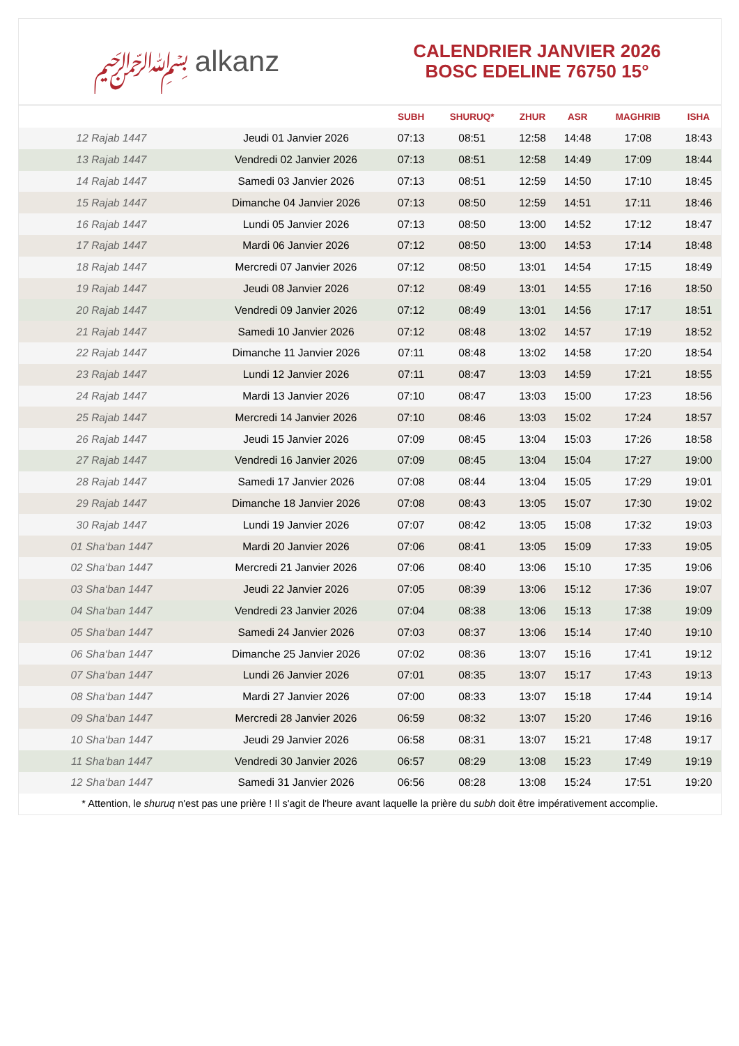﷽ alkanz
CALENDRIER JANVIER 2026
BOSC EDELINE 76750 15°
| | | SUBH | SHURUQ* | ZHUR | ASR | MAGHRIB | ISHA |
| --- | --- | --- | --- | --- | --- | --- | --- |
| 12 Rajab 1447 | Jeudi 01 Janvier 2026 | 07:13 | 08:51 | 12:58 | 14:48 | 17:08 | 18:43 |
| 13 Rajab 1447 | Vendredi 02 Janvier 2026 | 07:13 | 08:51 | 12:58 | 14:49 | 17:09 | 18:44 |
| 14 Rajab 1447 | Samedi 03 Janvier 2026 | 07:13 | 08:51 | 12:59 | 14:50 | 17:10 | 18:45 |
| 15 Rajab 1447 | Dimanche 04 Janvier 2026 | 07:13 | 08:50 | 12:59 | 14:51 | 17:11 | 18:46 |
| 16 Rajab 1447 | Lundi 05 Janvier 2026 | 07:13 | 08:50 | 13:00 | 14:52 | 17:12 | 18:47 |
| 17 Rajab 1447 | Mardi 06 Janvier 2026 | 07:12 | 08:50 | 13:00 | 14:53 | 17:14 | 18:48 |
| 18 Rajab 1447 | Mercredi 07 Janvier 2026 | 07:12 | 08:50 | 13:01 | 14:54 | 17:15 | 18:49 |
| 19 Rajab 1447 | Jeudi 08 Janvier 2026 | 07:12 | 08:49 | 13:01 | 14:55 | 17:16 | 18:50 |
| 20 Rajab 1447 | Vendredi 09 Janvier 2026 | 07:12 | 08:49 | 13:01 | 14:56 | 17:17 | 18:51 |
| 21 Rajab 1447 | Samedi 10 Janvier 2026 | 07:12 | 08:48 | 13:02 | 14:57 | 17:19 | 18:52 |
| 22 Rajab 1447 | Dimanche 11 Janvier 2026 | 07:11 | 08:48 | 13:02 | 14:58 | 17:20 | 18:54 |
| 23 Rajab 1447 | Lundi 12 Janvier 2026 | 07:11 | 08:47 | 13:03 | 14:59 | 17:21 | 18:55 |
| 24 Rajab 1447 | Mardi 13 Janvier 2026 | 07:10 | 08:47 | 13:03 | 15:00 | 17:23 | 18:56 |
| 25 Rajab 1447 | Mercredi 14 Janvier 2026 | 07:10 | 08:46 | 13:03 | 15:02 | 17:24 | 18:57 |
| 26 Rajab 1447 | Jeudi 15 Janvier 2026 | 07:09 | 08:45 | 13:04 | 15:03 | 17:26 | 18:58 |
| 27 Rajab 1447 | Vendredi 16 Janvier 2026 | 07:09 | 08:45 | 13:04 | 15:04 | 17:27 | 19:00 |
| 28 Rajab 1447 | Samedi 17 Janvier 2026 | 07:08 | 08:44 | 13:04 | 15:05 | 17:29 | 19:01 |
| 29 Rajab 1447 | Dimanche 18 Janvier 2026 | 07:08 | 08:43 | 13:05 | 15:07 | 17:30 | 19:02 |
| 30 Rajab 1447 | Lundi 19 Janvier 2026 | 07:07 | 08:42 | 13:05 | 15:08 | 17:32 | 19:03 |
| 01 Sha‘ban 1447 | Mardi 20 Janvier 2026 | 07:06 | 08:41 | 13:05 | 15:09 | 17:33 | 19:05 |
| 02 Sha‘ban 1447 | Mercredi 21 Janvier 2026 | 07:06 | 08:40 | 13:06 | 15:10 | 17:35 | 19:06 |
| 03 Sha‘ban 1447 | Jeudi 22 Janvier 2026 | 07:05 | 08:39 | 13:06 | 15:12 | 17:36 | 19:07 |
| 04 Sha‘ban 1447 | Vendredi 23 Janvier 2026 | 07:04 | 08:38 | 13:06 | 15:13 | 17:38 | 19:09 |
| 05 Sha‘ban 1447 | Samedi 24 Janvier 2026 | 07:03 | 08:37 | 13:06 | 15:14 | 17:40 | 19:10 |
| 06 Sha‘ban 1447 | Dimanche 25 Janvier 2026 | 07:02 | 08:36 | 13:07 | 15:16 | 17:41 | 19:12 |
| 07 Sha‘ban 1447 | Lundi 26 Janvier 2026 | 07:01 | 08:35 | 13:07 | 15:17 | 17:43 | 19:13 |
| 08 Sha‘ban 1447 | Mardi 27 Janvier 2026 | 07:00 | 08:33 | 13:07 | 15:18 | 17:44 | 19:14 |
| 09 Sha‘ban 1447 | Mercredi 28 Janvier 2026 | 06:59 | 08:32 | 13:07 | 15:20 | 17:46 | 19:16 |
| 10 Sha‘ban 1447 | Jeudi 29 Janvier 2026 | 06:58 | 08:31 | 13:07 | 15:21 | 17:48 | 19:17 |
| 11 Sha‘ban 1447 | Vendredi 30 Janvier 2026 | 06:57 | 08:29 | 13:08 | 15:23 | 17:49 | 19:19 |
| 12 Sha‘ban 1447 | Samedi 31 Janvier 2026 | 06:56 | 08:28 | 13:08 | 15:24 | 17:51 | 19:20 |
* Attention, le shuruq n'est pas une prière ! Il s'agit de l'heure avant laquelle la prière du subh doit être impérativement accomplie.